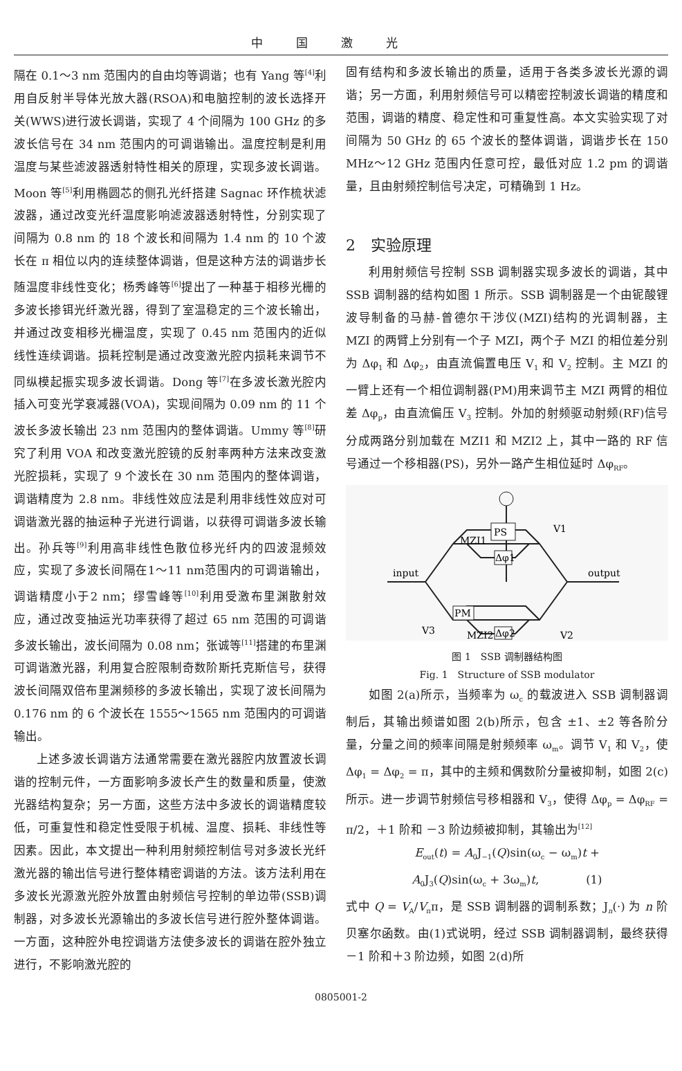中国激光
隔在 0.1～3 nm 范围内的自由均等调谐；也有 Yang 等<sup>[4]</sup>利用自反射半导体光放大器(RSOA)和电脑控制的波长选择开关(WWS)进行波长调谐，实现了 4 个间隔为 100 GHz 的多波长信号在 34 nm 范围内的可调谐输出。温度控制是利用温度与某些滤波器透射特性相关的原理，实现多波长调谐。Moon 等<sup>[5]</sup>利用椭圆芯的侧孔光纤搭建 Sagnac 环作梳状滤波器，通过改变光纤温度影响滤波器透射特性，分别实现了间隔为 0.8 nm 的 18 个波长和间隔为 1.4 nm 的 10 个波长在 π 相位以内的连续整体调谐，但是这种方法的调谐步长随温度非线性变化；杨秀峰等<sup>[6]</sup>提出了一种基于相移光栅的多波长掺铒光纤激光器，得到了室温稳定的三个波长输出，并通过改变相移光栅温度，实现了 0.45 nm 范围内的近似线性连续调谐。损耗控制是通过改变激光腔内损耗来调节不同纵模起振实现多波长调谐。Dong 等<sup>[7]</sup>在多波长激光腔内插入可变光学衰减器(VOA)，实现间隔为 0.09 nm 的 11 个波长多波长输出 23 nm 范围内的整体调谐。Ummy 等<sup>[8]</sup>研究了利用 VOA 和改变激光腔镜的反射率两种方法来改变激光腔损耗，实现了 9 个波长在 30 nm 范围内的整体调谐，调谐精度为 2.8 nm。非线性效应法是利用非线性效应对可调谐激光器的抽运种子光进行调谐，以获得可调谐多波长输出。孙兵等<sup>[9]</sup>利用高非线性色散位移光纤内的四波混频效应，实现了多波长间隔在1～11 nm范围内的可调谐输出，调谐精度小于2 nm；缪雪峰等<sup>[10]</sup>利用受激布里渊散射效应，通过改变抽运光功率获得了超过 65 nm 范围的可调谐多波长输出，波长间隔为 0.08 nm；张诚等<sup>[11]</sup>搭建的布里渊可调谐激光器，利用复合腔限制奇数阶斯托克斯信号，获得波长间隔双倍布里渊频移的多波长输出，实现了波长间隔为 0.176 nm 的 6 个波长在 1555～1565 nm 范围内的可调谐输出。
上述多波长调谐方法通常需要在激光器腔内放置波长调谐的控制元件，一方面影响多波长产生的数量和质量，使激光器结构复杂；另一方面，这些方法中多波长的调谐精度较低，可重复性和稳定性受限于机械、温度、损耗、非线性等因素。因此，本文提出一种利用射频控制信号对多波长光纤激光器的输出信号进行整体精密调谐的方法。该方法利用在多波长光源激光腔外放置由射频信号控制的单边带(SSB)调制器，对多波长光源输出的多波长信号进行腔外整体调谐。一方面，这种腔外电控调谐方法使多波长的调谐在腔外独立进行，不影响激光腔的
固有结构和多波长输出的质量，适用于各类多波长光源的调谐；另一方面，利用射频信号可以精密控制波长调谐的精度和范围，调谐的精度、稳定性和可重复性高。本文实验实现了对间隔为 50 GHz 的 65 个波长的整体调谐，调谐步长在 150 MHz～12 GHz 范围内任意可控，最低对应 1.2 pm 的调谐量，且由射频控制信号决定，可精确到 1 Hz。
2　实验原理
利用射频信号控制 SSB 调制器实现多波长的调谐，其中 SSB 调制器的结构如图 1 所示。SSB 调制器是一个由铌酸锂波导制备的马赫-曾德尔干涉仪(MZI)结构的光调制器，主 MZI 的两臂上分别有一个子 MZI，两个子 MZI 的相位差分别为 Δφ<sub>1</sub> 和 Δφ<sub>2</sub>，由直流偏置电压 V<sub>1</sub> 和 V<sub>2</sub> 控制。主 MZI 的一臂上还有一个相位调制器(PM)用来调节主 MZI 两臂的相位差 Δφ<sub>p</sub>，由直流偏压 V<sub>3</sub> 控制。外加的射频驱动射频(RF)信号分成两路分别加载在 MZI1 和 MZI2 上，其中一路的 RF 信号通过一个移相器(PS)，另外一路产生相位延时 Δφ<sub>RF</sub>。
PS
Δφ1
PM
Δφ2
input
output
MZI1
MZI2
V1
V2
V3
图 1　SSB 调制器结构图
Fig. 1　Structure of SSB modulator
如图 2(a)所示，当频率为 ω<sub>c</sub> 的载波进入 SSB 调制器调制后，其输出频谱如图 2(b)所示，包含 ±1、±2 等各阶分量，分量之间的频率间隔是射频频率 ω<sub>m</sub>。调节 V<sub>1</sub> 和 V<sub>2</sub>，使 Δφ<sub>1</sub> = Δφ<sub>2</sub> = π，其中的主频和偶数阶分量被抑制，如图 2(c) 所示。进一步调节射频信号移相器和 V<sub>3</sub>，使得 Δφ<sub>p</sub> = Δφ<sub>RF</sub> = π/2，＋1 阶和 －3 阶边频被抑制，其输出为<sup>[12]</sup>
E<sub>out</sub>(t) = A<sub>0</sub>J<sub>−1</sub>(Q)sin(ω<sub>c</sub> − ω<sub>m</sub>)t +
A<sub>0</sub>J<sub>3</sub>(Q)sin(ω<sub>c</sub> + 3ω<sub>m</sub>)t,　　　　(1)
式中 Q = V<sub>A</sub>/V<sub>π</sub>π，是 SSB 调制器的调制系数；J<sub>n</sub>(·) 为 n 阶贝塞尔函数。由(1)式说明，经过 SSB 调制器调制，最终获得－1 阶和＋3 阶边频，如图 2(d)所
0805001-2